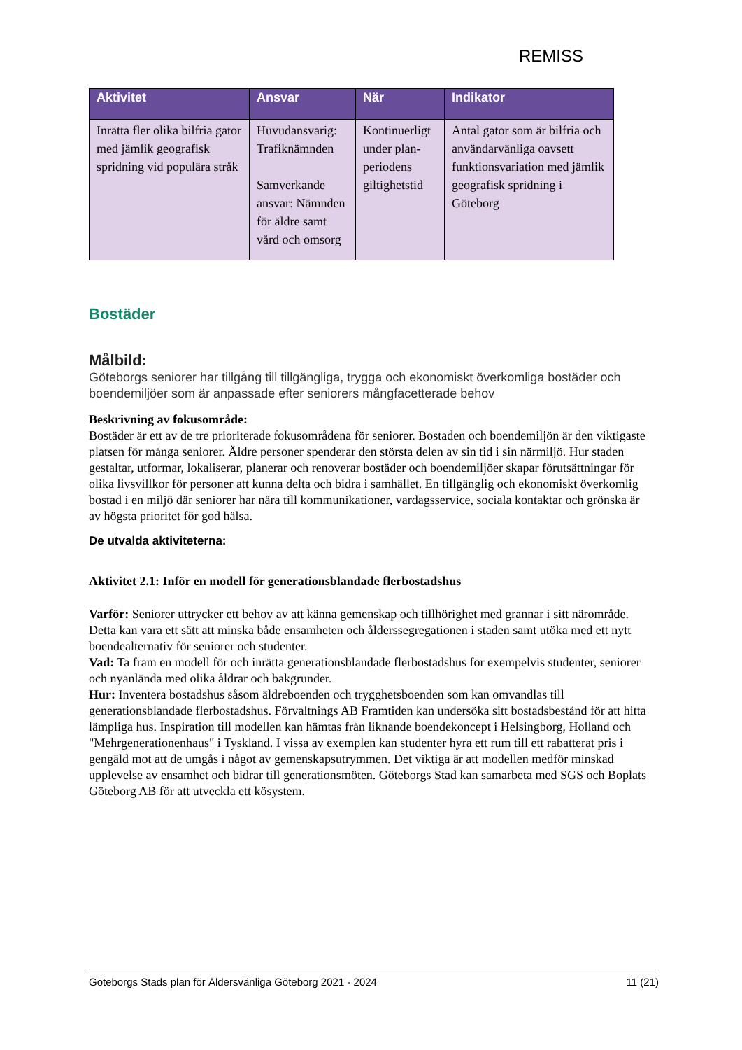REMISS
| Aktivitet | Ansvar | När | Indikator |
| --- | --- | --- | --- |
| Inrätta fler olika bilfria gator med jämlik geografisk spridning vid populära stråk | Huvudansvarig: Trafiknämnden Samverkande ansvar: Nämnden för äldre samt vård och omsorg | Kontinuerligt under plan-periodens giltighetstid | Antal gator som är bilfria och användarvänliga oavsett funktionsvariation med jämlik geografisk spridning i Göteborg |
Bostäder
Målbild:
Göteborgs seniorer har tillgång till tillgängliga, trygga och ekonomiskt överkomliga bostäder och boendemiljöer som är anpassade efter seniorers mångfacetterade behov
Beskrivning av fokusområde:
Bostäder är ett av de tre prioriterade fokusområdena för seniorer. Bostaden och boendemiljön är den viktigaste platsen för många seniorer. Äldre personer spenderar den största delen av sin tid i sin närmiljö. Hur staden gestaltar, utformar, lokaliserar, planerar och renoverar bostäder och boendemiljöer skapar förutsättningar för olika livsvillkor för personer att kunna delta och bidra i samhället. En tillgänglig och ekonomiskt överkomlig bostad i en miljö där seniorer har nära till kommunikationer, vardagsservice, sociala kontaktar och grönska är av högsta prioritet för god hälsa.
De utvalda aktiviteterna:
Aktivitet 2.1: Inför en modell för generationsblandade flerbostadshus
Varför: Seniorer uttrycker ett behov av att känna gemenskap och tillhörighet med grannar i sitt närområde. Detta kan vara ett sätt att minska både ensamheten och ålderssegregationen i staden samt utöka med ett nytt boendealternativ för seniorer och studenter.
Vad: Ta fram en modell för och inrätta generationsblandade flerbostadshus för exempelvis studenter, seniorer och nyanlända med olika åldrar och bakgrunder.
Hur: Inventera bostadshus såsom äldreboenden och trygghetsboenden som kan omvandlas till generationsblandade flerbostadshus. Förvaltnings AB Framtiden kan undersöka sitt bostadsbestånd för att hitta lämpliga hus. Inspiration till modellen kan hämtas från liknande boendekoncept i Helsingborg, Holland och "Mehrgenerationenhaus" i Tyskland. I vissa av exemplen kan studenter hyra ett rum till ett rabatterat pris i gengäld mot att de umgås i något av gemenskapsutrymmen. Det viktiga är att modellen medför minskad upplevelse av ensamhet och bidrar till generationsmöten. Göteborgs Stad kan samarbeta med SGS och Boplats Göteborg AB för att utveckla ett kösystem.
Göteborgs Stads plan för Åldersvänliga Göteborg 2021 - 2024 11 (21)